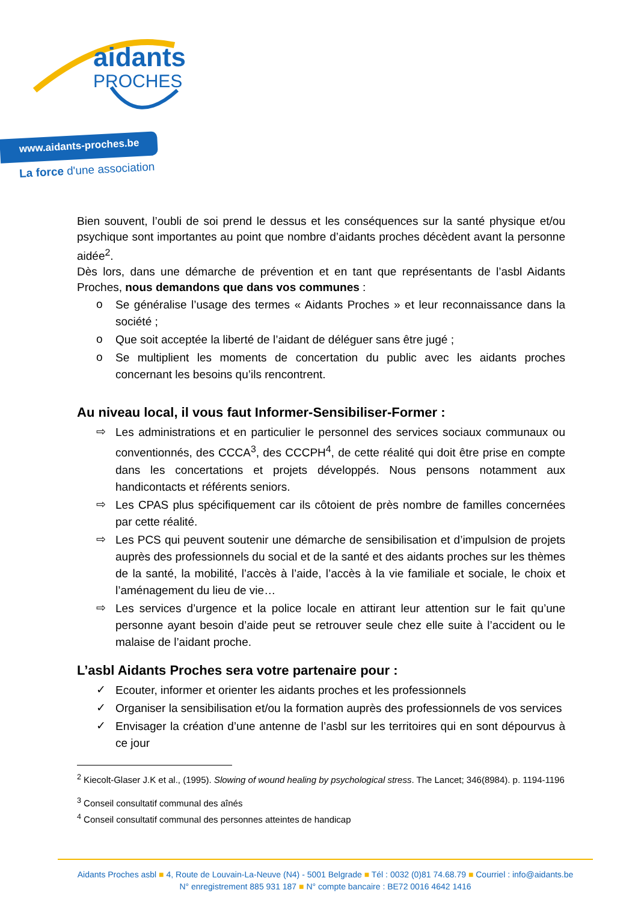aidants
PROCHES
www.aidants-proches.be
La force d'une association
Bien souvent, l’oubli de soi prend le dessus et les conséquences sur la santé physique et/ou psychique sont importantes au point que nombre d’aidants proches décèdent avant la personne aidée<sup>2</sup>.
Dès lors, dans une démarche de prévention et en tant que représentants de l’asbl Aidants Proches, nous demandons que dans vos communes :
o Se généralise l’usage des termes « Aidants Proches » et leur reconnaissance dans la société ;
o Que soit acceptée la liberté de l’aidant de déléguer sans être jugé ;
o Se multiplient les moments de concertation du public avec les aidants proches concernant les besoins qu’ils rencontrent.
Au niveau local, il vous faut Informer-Sensibiliser-Former :
⇨ Les administrations et en particulier le personnel des services sociaux communaux ou conventionnés, des CCCA<sup>3</sup>, des CCCPH<sup>4</sup>, de cette réalité qui doit être prise en compte dans les concertations et projets développés. Nous pensons notamment aux handicontacts et référents seniors.
⇨ Les CPAS plus spécifiquement car ils côtoient de près nombre de familles concernées par cette réalité.
⇨ Les PCS qui peuvent soutenir une démarche de sensibilisation et d’impulsion de projets auprès des professionnels du social et de la santé et des aidants proches sur les thèmes de la santé, la mobilité, l’accès à l’aide, l’accès à la vie familiale et sociale, le choix et l’aménagement du lieu de vie…
⇨ Les services d’urgence et la police locale en attirant leur attention sur le fait qu’une personne ayant besoin d’aide peut se retrouver seule chez elle suite à l’accident ou le malaise de l’aidant proche.
L’asbl Aidants Proches sera votre partenaire pour :
✓ Ecouter, informer et orienter les aidants proches et les professionnels
✓ Organiser la sensibilisation et/ou la formation auprès des professionnels de vos services
✓ Envisager la création d’une antenne de l’asbl sur les territoires qui en sont dépourvus à ce jour
<sup>2</sup> Kiecolt-Glaser J.K et al., (1995). Slowing of wound healing by psychological stress. The Lancet; 346(8984). p. 1194-1196
<sup>3</sup> Conseil consultatif communal des aînés
<sup>4</sup> Conseil consultatif communal des personnes atteintes de handicap
Aidants Proches asbl ■ 4, Route de Louvain-La-Neuve (N4) - 5001 Belgrade ■ Tél : 0032 (0)81 74.68.79 ■ Courriel : info@aidants.be
N° enregistrement 885 931 187 ■ N° compte bancaire : BE72 0016 4642 1416